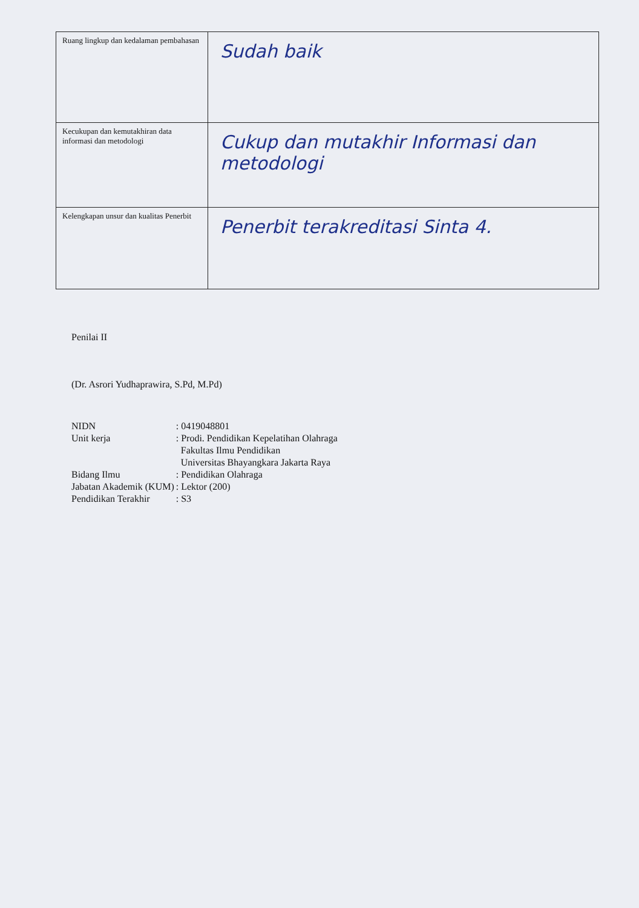| Ruang lingkup dan kedalaman pembahasan | Sudah baik |
| Kecukupan dan kemutakhiran data informasi dan metodologi | Cukup dan mutakhir Informasi dan metodologi |
| Kelengkapan unsur dan kualitas Penerbit | Penerbit terakreditasi Sinta 4. |
Penilai II
(Dr. Asrori Yudhaprawira, S.Pd, M.Pd)
| NIDN | : 0419048801 |
| Unit kerja | : Prodi. Pendidikan Kepelatihan Olahraga Fakultas Ilmu Pendidikan Universitas Bhayangkara Jakarta Raya |
| Bidang Ilmu | : Pendidikan Olahraga |
| Jabatan Akademik (KUM) | : Lektor (200) |
| Pendidikan Terakhir | : S3 |